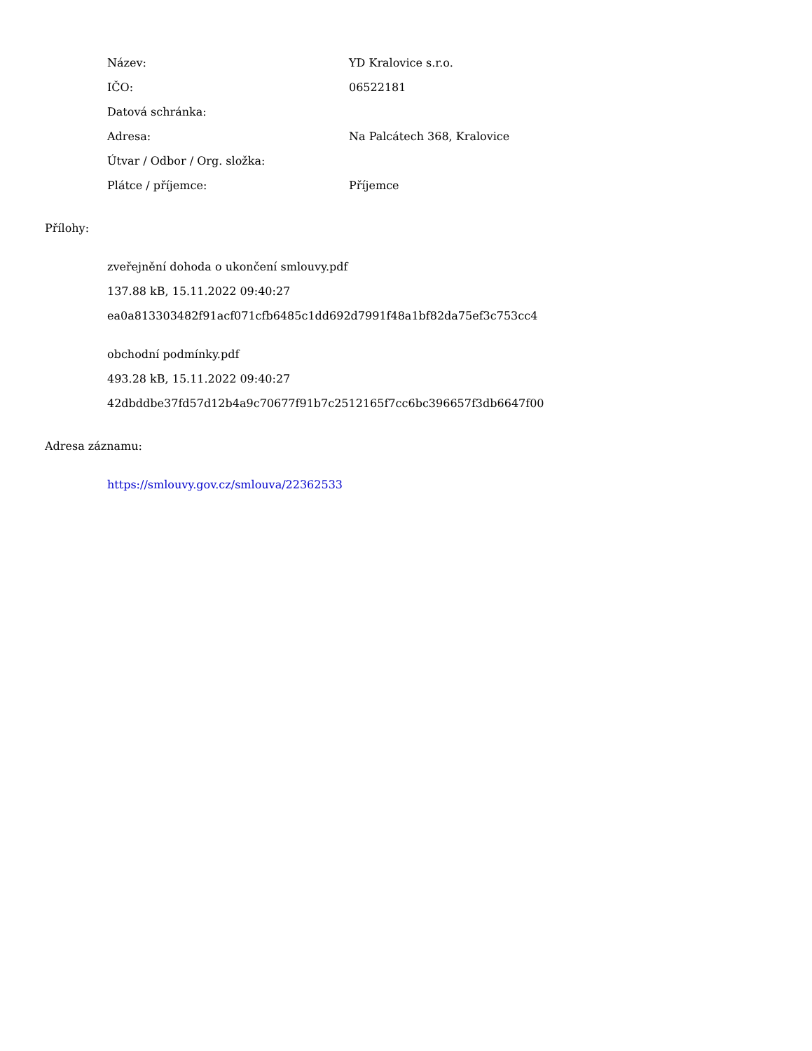| Název: | YD Kralovice s.r.o. |
| IČO: | 06522181 |
| Datová schránka: | |
| Adresa: | Na Palcátech 368, Kralovice |
| Útvar / Odbor / Org. složka: | |
| Plátce / příjemce: | Příjemce |
Přílohy:
zveřejnění dohoda o ukončení smlouvy.pdf
137.88 kB, 15.11.2022 09:40:27
ea0a813303482f91acf071cfb6485c1dd692d7991f48a1bf82da75ef3c753cc4
obchodní podmínky.pdf
493.28 kB, 15.11.2022 09:40:27
42dbddbe37fd57d12b4a9c70677f91b7c2512165f7cc6bc396657f3db6647f00
Adresa záznamu:
https://smlouvy.gov.cz/smlouva/22362533